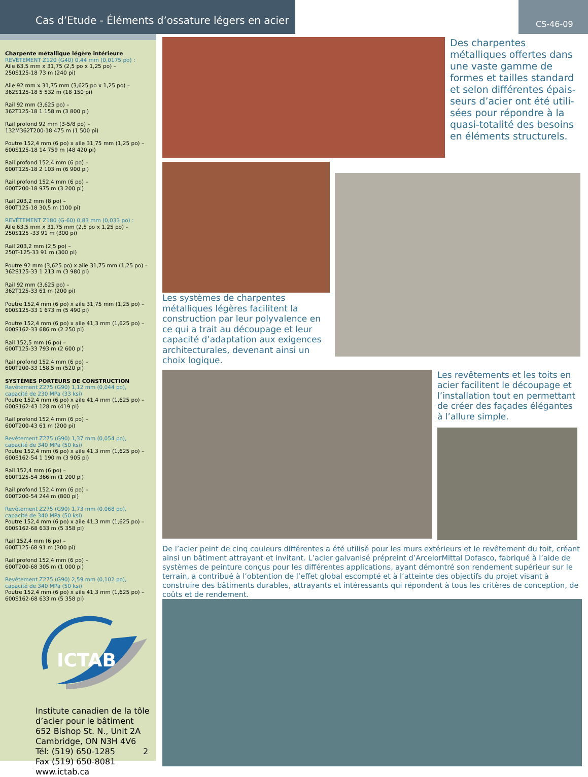Cas d’Etude - Éléments d’ossature légers en acier
CS-46-09
Charpente métallique légère intérieure
REVÊTEMENT Z120 (G40) 0,44 mm (0,0175 po) :
Aile 63,5 mm x 31,75 (2,5 po x 1,25 po) –
250S125-18 73 m (240 pi)
Aile 92 mm x 31,75 mm (3,625 po x 1,25 po) –
362S125-18 5 532 m (18 150 pi)
Rail 92 mm (3,625 po) –
362T125-18 1 158 m (3 800 pi)
Rail profond 92 mm (3-5/8 po) –
132M362T200-18 475 m (1 500 pi)
Poutre 152,4 mm (6 po) x aile 31,75 mm (1,25 po) –
600S125-18 14 759 m (48 420 pi)
Rail profond 152,4 mm (6 po) –
600T125-18 2 103 m (6 900 pi)
Rail profond 152,4 mm (6 po) –
600T200-18 975 m (3 200 pi)
Rail 203,2 mm (8 po) –
800T125-18 30,5 m (100 pi)
REVÊTEMENT Z180 (G-60) 0,83 mm (0,033 po) :
Aile 63,5 mm x 31,75 mm (2,5 po x 1,25 po) –
250S125 -33 91 m (300 pi)
Rail 203,2 mm (2,5 po) –
250T-125-33 91 m (300 pi)
Poutre 92 mm (3,625 po) x aile 31,75 mm (1,25 po) –
362S125-33 1 213 m (3 980 pi)
Rail 92 mm (3,625 po) –
362T125-33 61 m (200 pi)
Poutre 152,4 mm (6 po) x aile 31,75 mm (1,25 po) –
600S125-33 1 673 m (5 490 pi)
Poutre 152,4 mm (6 po) x aile 41,3 mm (1,625 po) –
600S162-33 686 m (2 250 pi)
Rail 152,5 mm (6 po) –
600T125-33 793 m (2 600 pi)
Rail profond 152,4 mm (6 po) –
600T200-33 158,5 m (520 pi)
SYSTÈMES PORTEURS DE CONSTRUCTION
Revêtement Z275 (G90) 1,12 mm (0,044 po),
capacité de 230 MPa (33 ksi)
Poutre 152,4 mm (6 po) x aile 41,4 mm (1,625 po) –
600S162-43 128 m (419 pi)
Rail profond 152,4 mm (6 po) –
600T200-43 61 m (200 pi)
Revêtement Z275 (G90) 1,37 mm (0,054 po),
capacité de 340 MPa (50 ksi)
Poutre 152,4 mm (6 po) x aile 41,3 mm (1,625 po) –
600S162-54 1 190 m (3 905 pi)
Rail 152,4 mm (6 po) –
600T125-54 366 m (1 200 pi)
Rail profond 152,4 mm (6 po) –
600T200-54 244 m (800 pi)
Revêtement Z275 (G90) 1,73 mm (0,068 po),
capacité de 340 MPa (50 ksi)
Poutre 152,4 mm (6 po) x aile 41,3 mm (1,625 po) –
600S162-68 633 m (5 358 pi)
Rail 152,4 mm (6 po) –
600T125-68 91 m (300 pi)
Rail profond 152,4 mm (6 po) –
600T200-68 305 m (1 000 pi)
Revêtement Z275 (G90) 2,59 mm (0,102 po),
capacité de 340 MPa (50 ksi)
Poutre 152,4 mm (6 po) x aile 41,3 mm (1,625 po) –
600S162-68 633 m (5 358 pi)
ICTAB
Institute canadien de la tôle d’acier pour le bâtiment
652 Bishop St. N., Unit 2A
Cambridge, ON N3H 4V6
Tél: (519) 650-1285 2
Fax (519) 650-8081
www.ictab.ca
Des charpentes métalliques offertes dans une vaste gamme de formes et tailles standard et selon différentes épais-seurs d’acier ont été utili-sées pour répondre à la quasi-totalité des besoins en éléments structurels.
Les systèmes de charpentes métalliques légères facilitent la construction par leur polyvalence en ce qui a trait au découpage et leur capacité d’adaptation aux exigences architecturales, devenant ainsi un choix logique.
Les revêtements et les toits en acier facilitent le découpage et l’installation tout en permettant de créer des façades élégantes à l’allure simple.
De l’acier peint de cinq couleurs différentes a été utilisé pour les murs extérieurs et le revêtement du toit, créant ainsi un bâtiment attrayant et invitant. L’acier galvanisé prépreint d’ArcelorMittal Dofasco, fabriqué à l’aide de systèmes de peinture conçus pour les différentes applications, ayant démontré son rendement supérieur sur le terrain, a contribué à l’obtention de l’effet global escompté et à l’atteinte des objectifs du projet visant à construire des bâtiments durables, attrayants et intéressants qui répondent à tous les critères de conception, de coûts et de rendement.